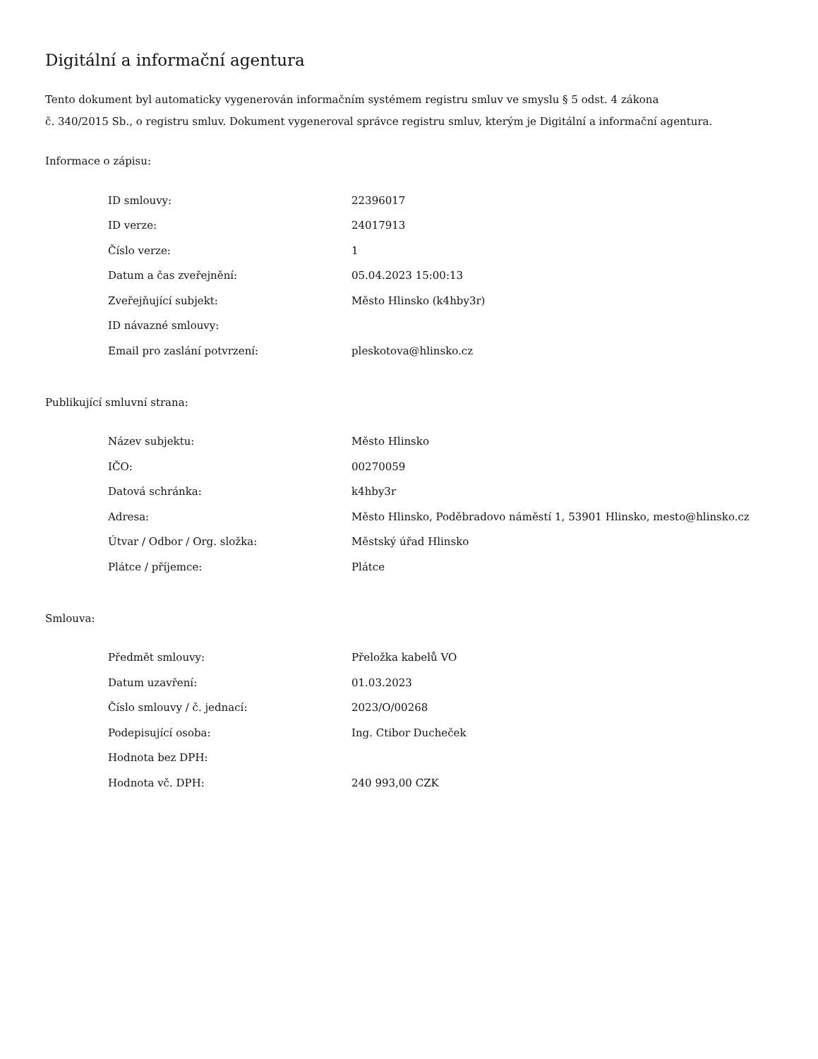Digitální a informační agentura
Tento dokument byl automaticky vygenerován informačním systémem registru smluv ve smyslu § 5 odst. 4 zákona
č. 340/2015 Sb., o registru smluv. Dokument vygeneroval správce registru smluv, kterým je Digitální a informační agentura.
Informace o zápisu:
| ID smlouvy: | 22396017 |
| ID verze: | 24017913 |
| Číslo verze: | 1 |
| Datum a čas zveřejnění: | 05.04.2023 15:00:13 |
| Zveřejňující subjekt: | Město Hlinsko (k4hby3r) |
| ID návazné smlouvy: | |
| Email pro zaslání potvrzení: | pleskotova@hlinsko.cz |
Publikující smluvní strana:
| Název subjektu: | Město Hlinsko |
| IČO: | 00270059 |
| Datová schránka: | k4hby3r |
| Adresa: | Město Hlinsko, Poděbradovo náměstí 1, 53901 Hlinsko, mesto@hlinsko.cz |
| Útvar / Odbor / Org. složka: | Městský úřad Hlinsko |
| Plátce / příjemce: | Plátce |
Smlouva:
| Předmět smlouvy: | Přeložka kabelů VO |
| Datum uzavření: | 01.03.2023 |
| Číslo smlouvy / č. jednací: | 2023/O/00268 |
| Podepisující osoba: | Ing. Ctibor Ducheček |
| Hodnota bez DPH: | |
| Hodnota vč. DPH: | 240 993,00 CZK |